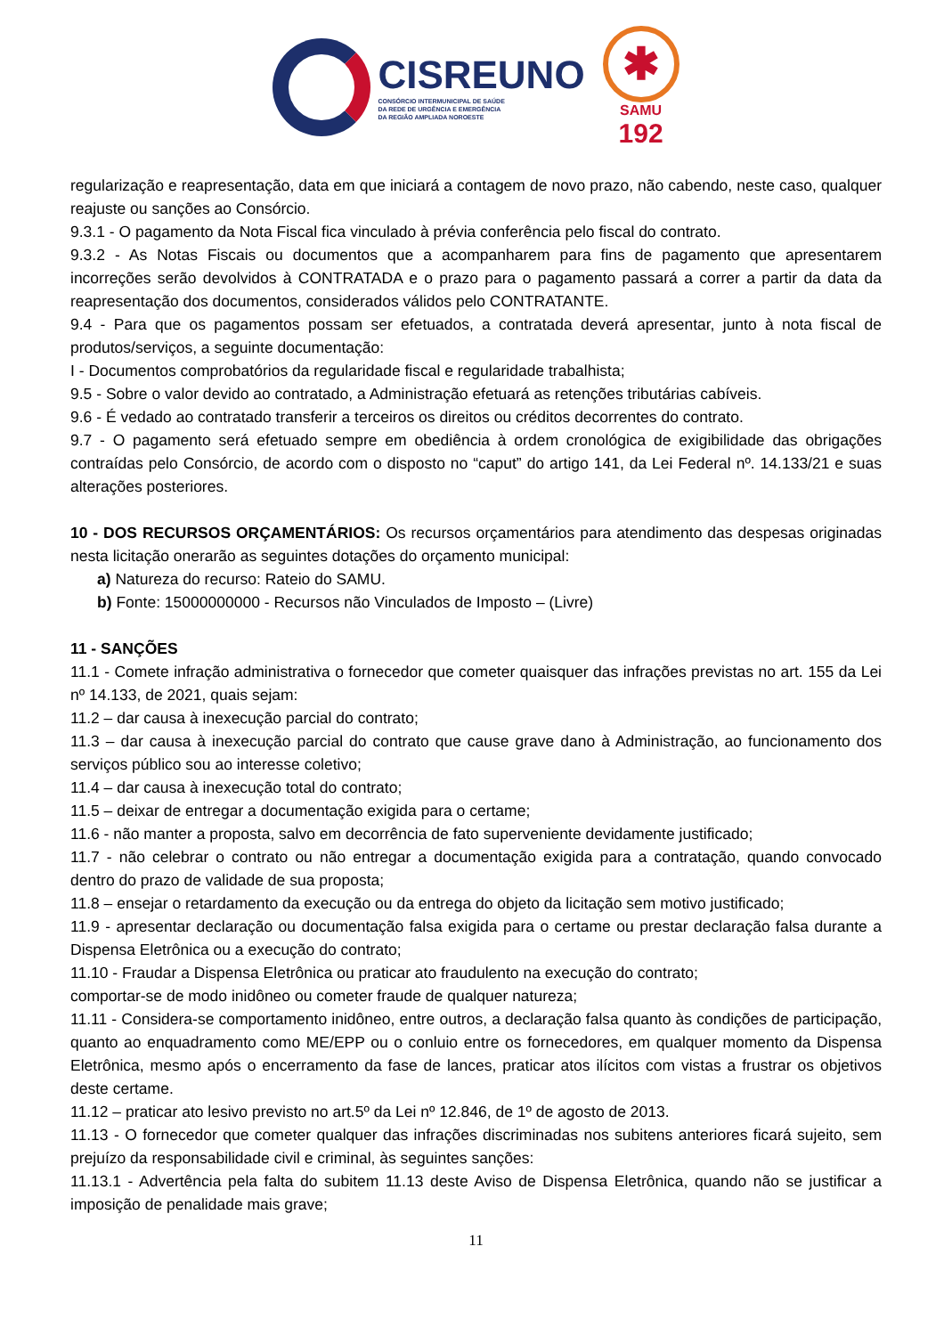CISREUNO
CONSÓRCIO INTERMUNICIPAL DE SAÚDE
DA REDE DE URGÊNCIA E EMERGÊNCIA
DA REGIÃO AMPLIADA NOROESTE
✱
SAMU
192
regularização e reapresentação, data em que iniciará a contagem de novo prazo, não cabendo, neste caso, qualquer reajuste ou sanções ao Consórcio.
9.3.1 - O pagamento da Nota Fiscal fica vinculado à prévia conferência pelo fiscal do contrato.
9.3.2 - As Notas Fiscais ou documentos que a acompanharem para fins de pagamento que apresentarem incorreções serão devolvidos à CONTRATADA e o prazo para o pagamento passará a correr a partir da data da reapresentação dos documentos, considerados válidos pelo CONTRATANTE.
9.4 - Para que os pagamentos possam ser efetuados, a contratada deverá apresentar, junto à nota fiscal de produtos/serviços, a seguinte documentação:
I - Documentos comprobatórios da regularidade fiscal e regularidade trabalhista;
9.5 - Sobre o valor devido ao contratado, a Administração efetuará as retenções tributárias cabíveis.
9.6 - É vedado ao contratado transferir a terceiros os direitos ou créditos decorrentes do contrato.
9.7 - O pagamento será efetuado sempre em obediência à ordem cronológica de exigibilidade das obrigações contraídas pelo Consórcio, de acordo com o disposto no “caput” do artigo 141, da Lei Federal nº. 14.133/21 e suas alterações posteriores.
10 - DOS RECURSOS ORÇAMENTÁRIOS: Os recursos orçamentários para atendimento das despesas originadas nesta licitação onerarão as seguintes dotações do orçamento municipal:
a) Natureza do recurso: Rateio do SAMU.
b) Fonte: 15000000000 - Recursos não Vinculados de Imposto – (Livre)
11 - SANÇÕES
11.1 - Comete infração administrativa o fornecedor que cometer quaisquer das infrações previstas no art. 155 da Lei nº 14.133, de 2021, quais sejam:
11.2 – dar causa à inexecução parcial do contrato;
11.3 – dar causa à inexecução parcial do contrato que cause grave dano à Administração, ao funcionamento dos serviços público sou ao interesse coletivo;
11.4 – dar causa à inexecução total do contrato;
11.5 – deixar de entregar a documentação exigida para o certame;
11.6 - não manter a proposta, salvo em decorrência de fato superveniente devidamente justificado;
11.7 - não celebrar o contrato ou não entregar a documentação exigida para a contratação, quando convocado dentro do prazo de validade de sua proposta;
11.8 – ensejar o retardamento da execução ou da entrega do objeto da licitação sem motivo justificado;
11.9 - apresentar declaração ou documentação falsa exigida para o certame ou prestar declaração falsa durante a Dispensa Eletrônica ou a execução do contrato;
11.10 - Fraudar a Dispensa Eletrônica ou praticar ato fraudulento na execução do contrato;
comportar-se de modo inidôneo ou cometer fraude de qualquer natureza;
11.11 - Considera-se comportamento inidôneo, entre outros, a declaração falsa quanto às condições de participação, quanto ao enquadramento como ME/EPP ou o conluio entre os fornecedores, em qualquer momento da Dispensa Eletrônica, mesmo após o encerramento da fase de lances, praticar atos ilícitos com vistas a frustrar os objetivos deste certame.
11.12 – praticar ato lesivo previsto no art.5º da Lei nº 12.846, de 1º de agosto de 2013.
11.13 - O fornecedor que cometer qualquer das infrações discriminadas nos subitens anteriores ficará sujeito, sem prejuízo da responsabilidade civil e criminal, às seguintes sanções:
11.13.1 - Advertência pela falta do subitem 11.13 deste Aviso de Dispensa Eletrônica, quando não se justificar a imposição de penalidade mais grave;
11